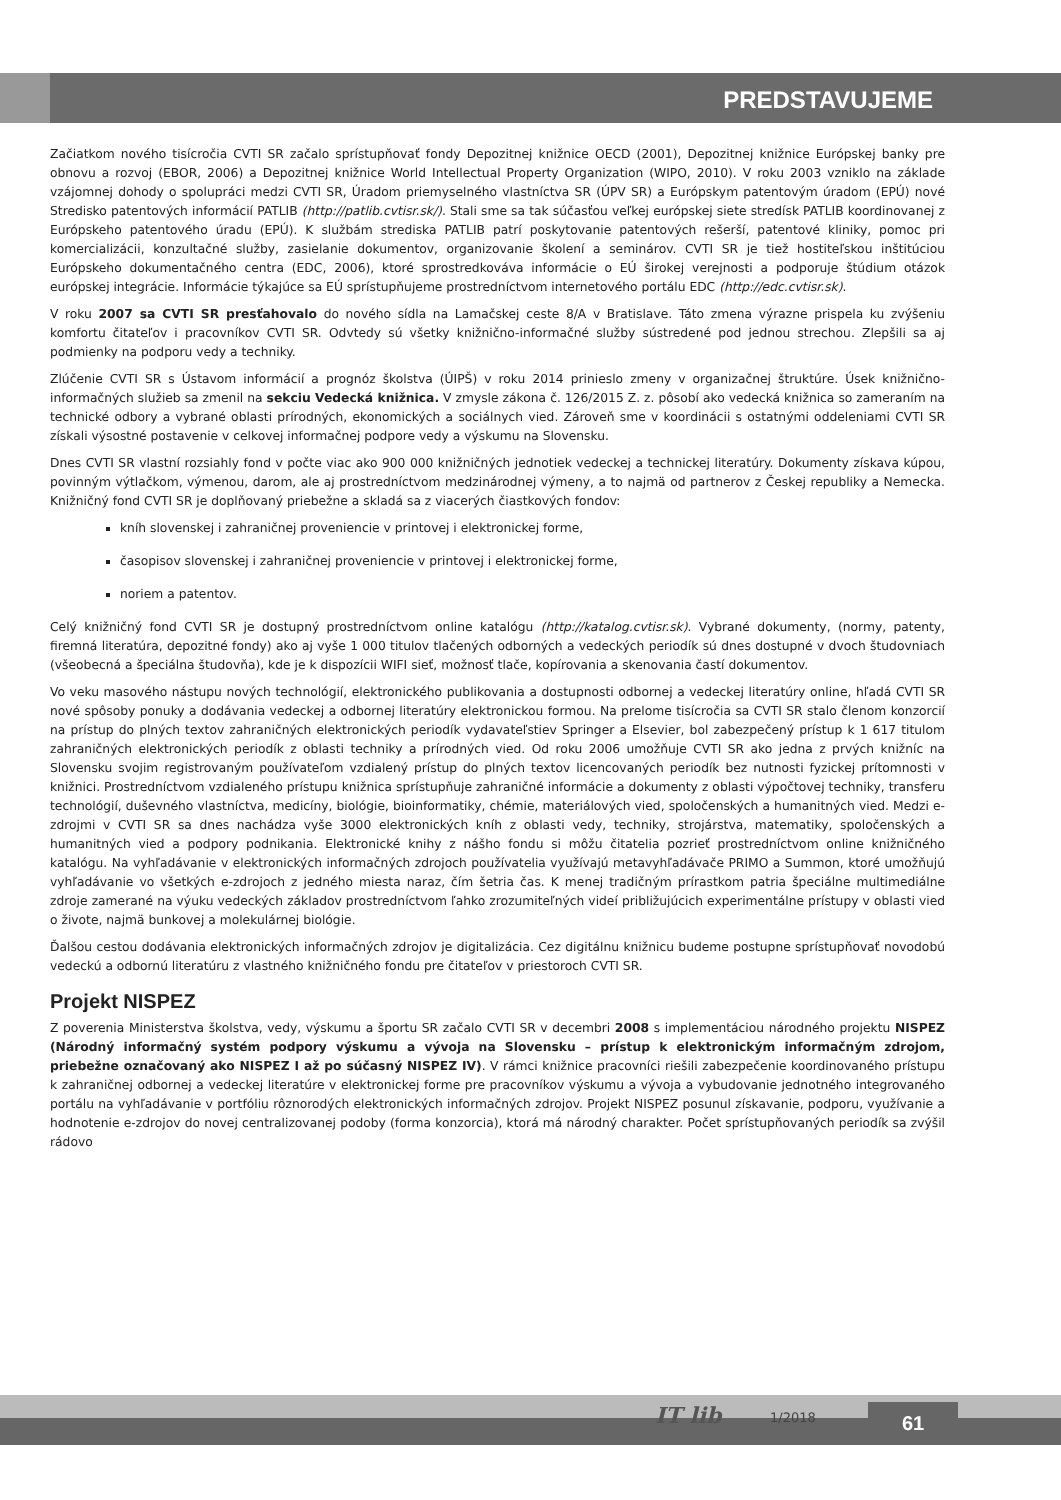PREDSTAVUJEME
Začiatkom nového tisícročia CVTI SR začalo sprístupňovať fondy Depozitnej knižnice OECD (2001), Depozitnej knižnice Európskej banky pre obnovu a rozvoj (EBOR, 2006) a Depozitnej knižnice World Intellectual Property Organization (WIPO, 2010). V roku 2003 vzniklo na základe vzájomnej dohody o spolupráci medzi CVTI SR, Úradom priemyselného vlastníctva SR (ÚPV SR) a Európskym patentovým úradom (EPÚ) nové Stredisko patentových informácií PATLIB (http://patlib.cvtisr.sk/). Stali sme sa tak súčasťou veľkej európskej siete stredísk PATLIB koordinovanej z Európskeho patentového úradu (EPÚ). K službám strediska PATLIB patrí poskytovanie patentových rešerší, patentové kliniky, pomoc pri komercializácii, konzultačné služby, zasielanie dokumentov, organizovanie školení a seminárov. CVTI SR je tiež hostiteľskou inštitúciou Európskeho dokumentačného centra (EDC, 2006), ktoré sprostredkováva informácie o EÚ širokej verejnosti a podporuje štúdium otázok európskej integrácie. Informácie týkajúce sa EÚ sprístupňujeme prostredníctvom internetového portálu EDC (http://edc.cvtisr.sk).
V roku 2007 sa CVTI SR presťahovalo do nového sídla na Lamačskej ceste 8/A v Bratislave. Táto zmena výrazne prispela ku zvýšeniu komfortu čitateľov i pracovníkov CVTI SR. Odvtedy sú všetky knižnično-informačné služby sústredené pod jednou strechou. Zlepšili sa aj podmienky na podporu vedy a techniky.
Zlúčenie CVTI SR s Ústavom informácií a prognóz školstva (ÚIPŠ) v roku 2014 prinieslo zmeny v organizačnej štruktúre. Úsek knižnično-informačných služieb sa zmenil na sekciu Vedecká knižnica. V zmysle zákona č. 126/2015 Z. z. pôsobí ako vedecká knižnica so zameraním na technické odbory a vybrané oblasti prírodných, ekonomických a sociálnych vied. Zároveň sme v koordinácii s ostatnými oddeleniami CVTI SR získali výsostné postavenie v celkovej informačnej podpore vedy a výskumu na Slovensku.
Dnes CVTI SR vlastní rozsiahly fond v počte viac ako 900 000 knižničných jednotiek vedeckej a technickej literatúry. Dokumenty získava kúpou, povinným výtlačkom, výmenou, darom, ale aj prostredníctvom medzinárodnej výmeny, a to najmä od partnerov z Českej republiky a Nemecka. Knižničný fond CVTI SR je doplňovaný priebežne a skladá sa z viacerých čiastkových fondov:
kníh slovenskej i zahraničnej proveniencie v printovej i elektronickej forme,
časopisov slovenskej i zahraničnej proveniencie v printovej i elektronickej forme,
noriem a patentov.
Celý knižničný fond CVTI SR je dostupný prostredníctvom online katalógu (http://katalog.cvtisr.sk). Vybrané dokumenty, (normy, patenty, firemná literatúra, depozitné fondy) ako aj vyše 1 000 titulov tlačených odborných a vedeckých periodík sú dnes dostupné v dvoch študovniach (všeobecná a špeciálna študovňa), kde je k dispozícii WIFI sieť, možnosť tlače, kopírovania a skenovania častí dokumentov.
Vo veku masového nástupu nových technológií, elektronického publikovania a dostupnosti odbornej a vedeckej literatúry online, hľadá CVTI SR nové spôsoby ponuky a dodávania vedeckej a odbornej literatúry elektronickou formou. Na prelome tisícročia sa CVTI SR stalo členom konzorcií na prístup do plných textov zahraničných elektronických periodík vydavateľstiev Springer a Elsevier, bol zabezpečený prístup k 1 617 titulom zahraničných elektronických periodík z oblasti techniky a prírodných vied. Od roku 2006 umožňuje CVTI SR ako jedna z prvých knižníc na Slovensku svojim registrovaným používateľom vzdialený prístup do plných textov licencovaných periodík bez nutnosti fyzickej prítomnosti v knižnici. Prostredníctvom vzdialeného prístupu knižnica sprístupňuje zahraničné informácie a dokumenty z oblasti výpočtovej techniky, transferu technológií, duševného vlastníctva, medicíny, biológie, bioinformatiky, chémie, materiálových vied, spoločenských a humanitných vied. Medzi e-zdrojmi v CVTI SR sa dnes nachádza vyše 3000 elektronických kníh z oblasti vedy, techniky, strojárstva, matematiky, spoločenských a humanitných vied a podpory podnikania. Elektronické knihy z nášho fondu si môžu čitatelia pozrieť prostredníctvom online knižničného katalógu. Na vyhľadávanie v elektronických informačných zdrojoch používatelia využívajú metavyhľadávače PRIMO a Summon, ktoré umožňujú vyhľadávanie vo všetkých e-zdrojoch z jedného miesta naraz, čím šetria čas. K menej tradičným prírastkom patria špeciálne multimediálne zdroje zamerané na výuku vedeckých základov prostredníctvom ľahko zrozumiteľných videí približujúcich experimentálne prístupy v oblasti vied o živote, najmä bunkovej a molekulárnej biológie.
Ďalšou cestou dodávania elektronických informačných zdrojov je digitalizácia. Cez digitálnu knižnicu budeme postupne sprístupňovať novodobú vedeckú a odbornú literatúru z vlastného knižničného fondu pre čitateľov v priestoroch CVTI SR.
Projekt NISPEZ
Z poverenia Ministerstva školstva, vedy, výskumu a športu SR začalo CVTI SR v decembri 2008 s implementáciou národného projektu NISPEZ (Národný informačný systém podpory výskumu a vývoja na Slovensku – prístup k elektronickým informačným zdrojom, priebežne označovaný ako NISPEZ I až po súčasný NISPEZ IV). V rámci knižnice pracovníci riešili zabezpečenie koordinovaného prístupu k zahraničnej odbornej a vedeckej literatúre v elektronickej forme pre pracovníkov výskumu a vývoja a vybudovanie jednotného integrovaného portálu na vyhľadávanie v portfóliu rôznorodých elektronických informačných zdrojov. Projekt NISPEZ posunul získavanie, podporu, využívanie a hodnotenie e-zdrojov do novej centralizovanej podoby (forma konzorcia), ktorá má národný charakter. Počet sprístupňovaných periodík sa zvýšil rádovo
IT lib 1/2018 61